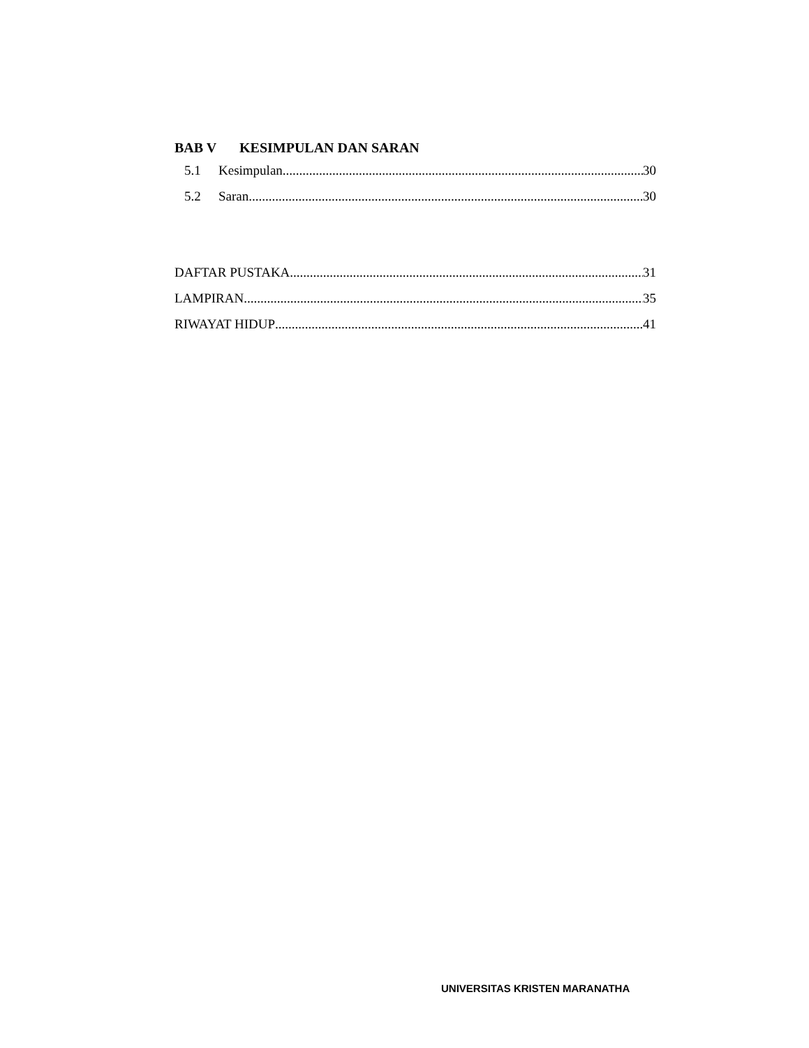BAB V KESIMPULAN DAN SARAN
5.1 Kesimpulan 30
5.2 Saran 30
DAFTAR PUSTAKA 31
LAMPIRAN 35
RIWAYAT HIDUP 41
UNIVERSITAS KRISTEN MARANATHA